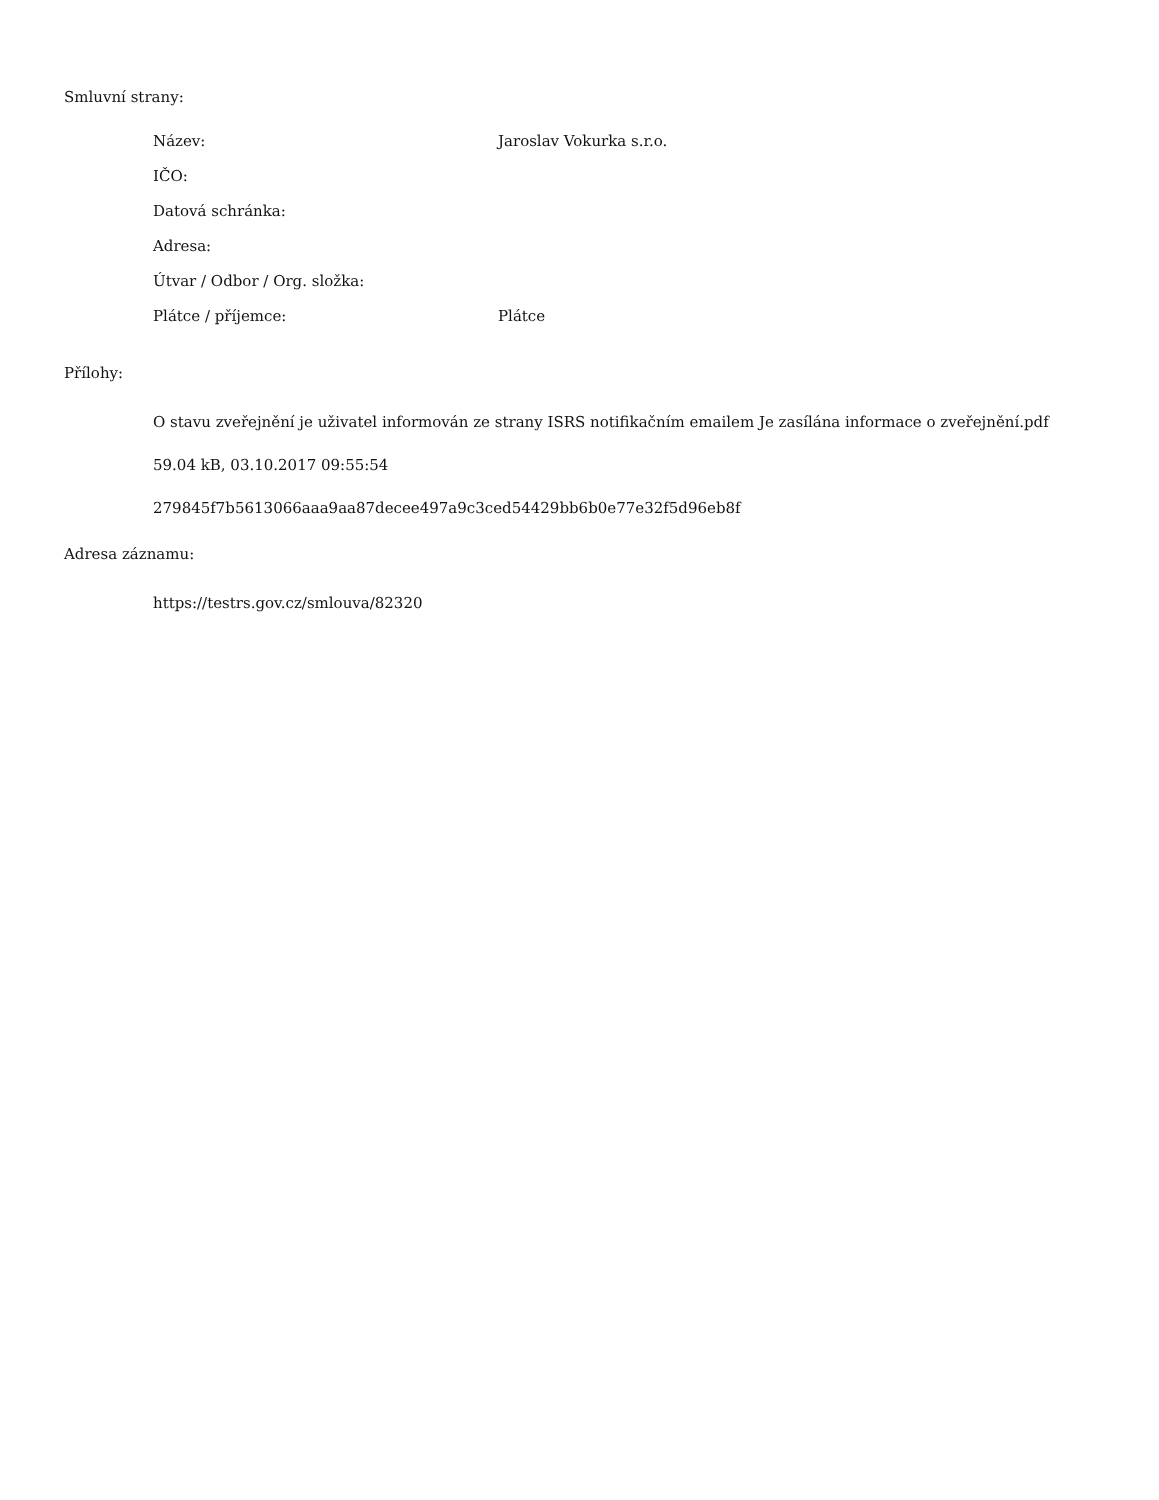Smluvní strany:
| Název: | Jaroslav Vokurka s.r.o. |
| IČO: | |
| Datová schránka: | |
| Adresa: | |
| Útvar / Odbor / Org. složka: | |
| Plátce / příjemce: | Plátce |
Přílohy:
O stavu zveřejnění je uživatel informován ze strany ISRS notifikačním emailem Je zasílána informace o zveřejnění.pdf
59.04 kB, 03.10.2017 09:55:54
279845f7b5613066aaa9aa87decee497a9c3ced54429bb6b0e77e32f5d96eb8f
Adresa záznamu:
https://testrs.gov.cz/smlouva/82320